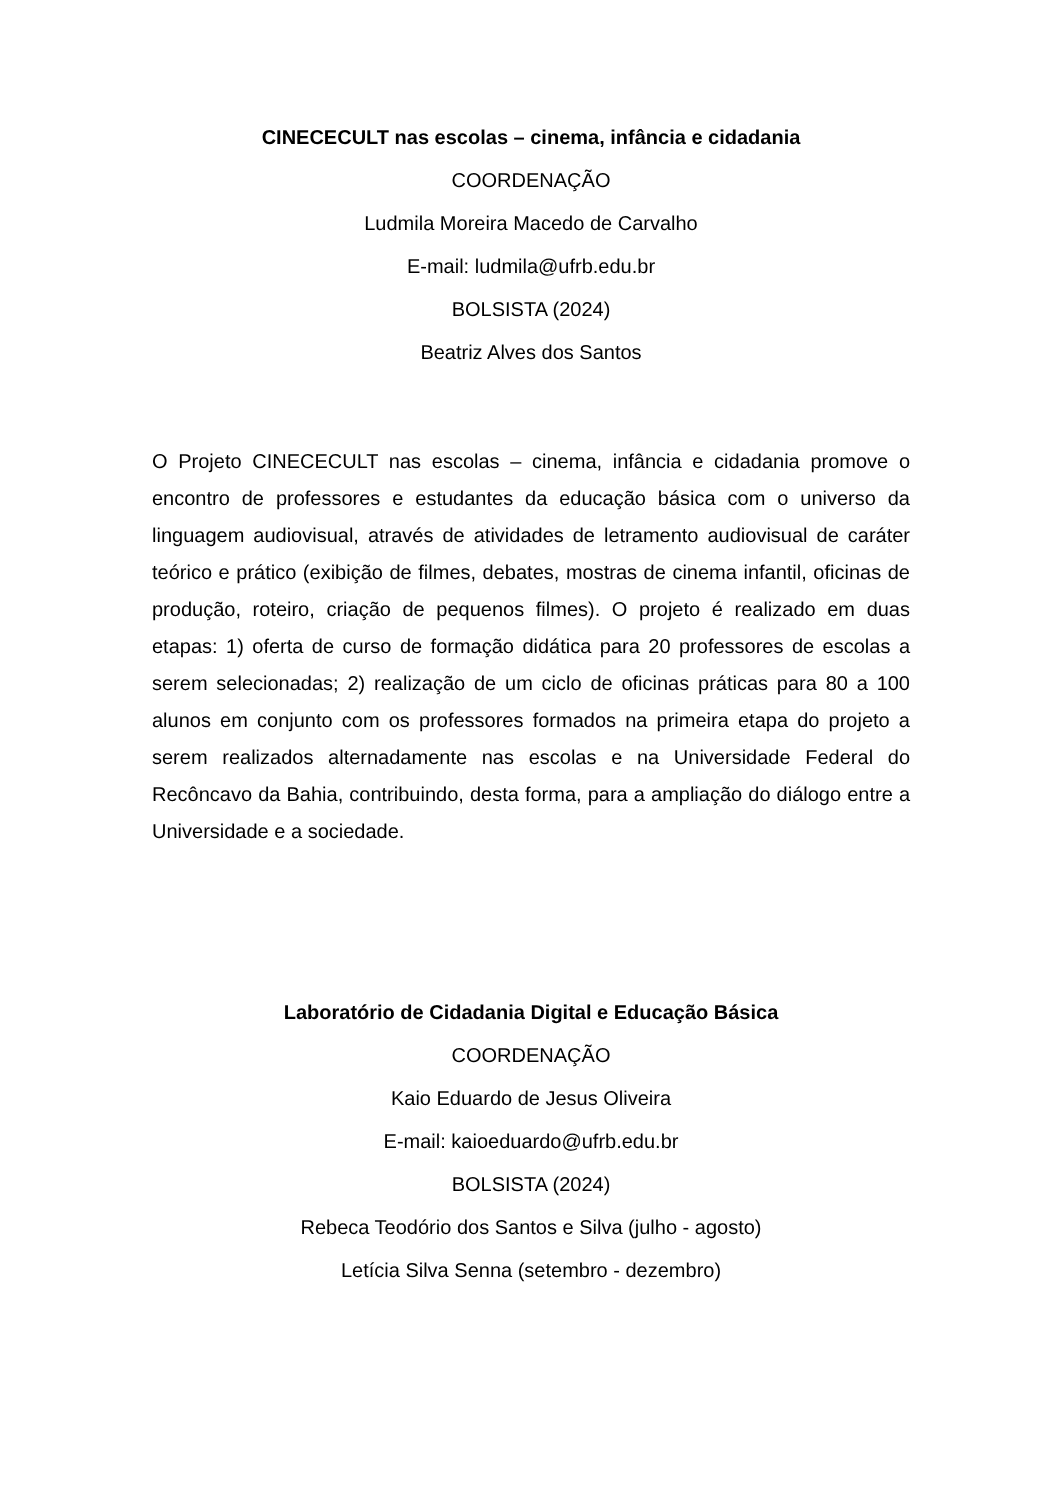CINECECULT nas escolas – cinema, infância e cidadania
COORDENAÇÃO
Ludmila Moreira Macedo de Carvalho
E-mail: ludmila@ufrb.edu.br
BOLSISTA (2024)
Beatriz Alves dos Santos
O Projeto CINECECULT nas escolas – cinema, infância e cidadania promove o encontro de professores e estudantes da educação básica com o universo da linguagem audiovisual, através de atividades de letramento audiovisual de caráter teórico e prático (exibição de filmes, debates, mostras de cinema infantil, oficinas de produção, roteiro, criação de pequenos filmes). O projeto é realizado em duas etapas: 1) oferta de curso de formação didática para 20 professores de escolas a serem selecionadas; 2) realização de um ciclo de oficinas práticas para 80 a 100 alunos em conjunto com os professores formados na primeira etapa do projeto a serem realizados alternadamente nas escolas e na Universidade Federal do Recôncavo da Bahia, contribuindo, desta forma, para a ampliação do diálogo entre a Universidade e a sociedade.
Laboratório de Cidadania Digital e Educação Básica
COORDENAÇÃO
Kaio Eduardo de Jesus Oliveira
E-mail: kaioeduardo@ufrb.edu.br
BOLSISTA (2024)
Rebeca Teodório dos Santos e Silva (julho - agosto)
Letícia Silva Senna (setembro - dezembro)